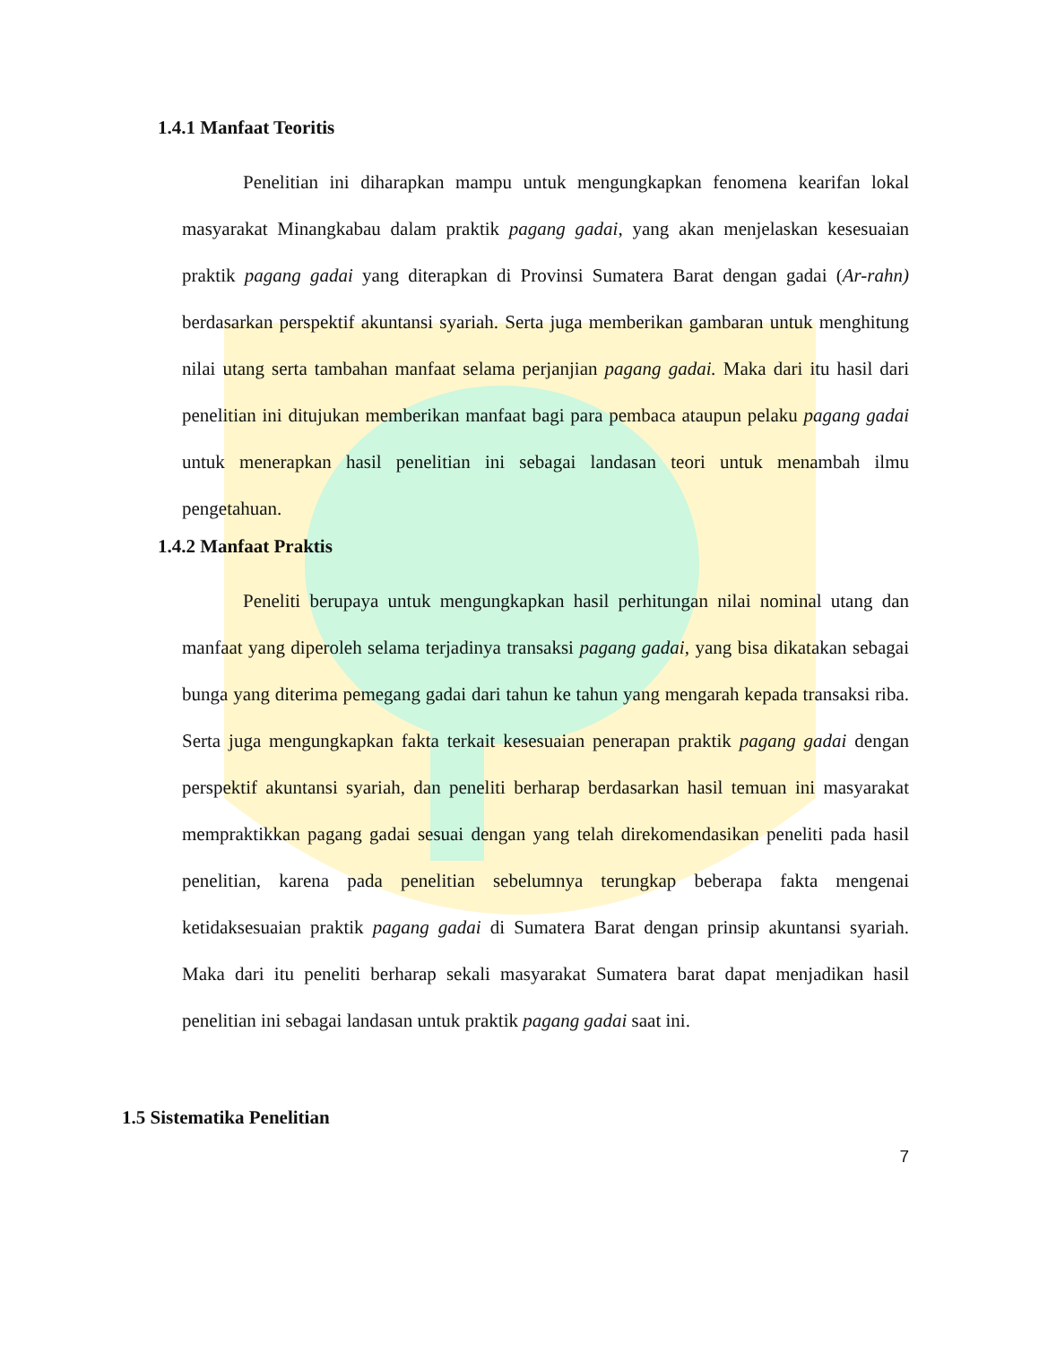1.4.1 Manfaat Teoritis
Penelitian ini diharapkan mampu untuk mengungkapkan fenomena kearifan lokal masyarakat Minangkabau dalam praktik pagang gadai, yang akan menjelaskan kesesuaian praktik pagang gadai yang diterapkan di Provinsi Sumatera Barat dengan gadai (Ar-rahn) berdasarkan perspektif akuntansi syariah. Serta juga memberikan gambaran untuk menghitung nilai utang serta tambahan manfaat selama perjanjian pagang gadai. Maka dari itu hasil dari penelitian ini ditujukan memberikan manfaat bagi para pembaca ataupun pelaku pagang gadai untuk menerapkan hasil penelitian ini sebagai landasan teori untuk menambah ilmu pengetahuan.
1.4.2 Manfaat Praktis
Peneliti berupaya untuk mengungkapkan hasil perhitungan nilai nominal utang dan manfaat yang diperoleh selama terjadinya transaksi pagang gadai, yang bisa dikatakan sebagai bunga yang diterima pemegang gadai dari tahun ke tahun yang mengarah kepada transaksi riba. Serta juga mengungkapkan fakta terkait kesesuaian penerapan praktik pagang gadai dengan perspektif akuntansi syariah, dan peneliti berharap berdasarkan hasil temuan ini masyarakat mempraktikkan pagang gadai sesuai dengan yang telah direkomendasikan peneliti pada hasil penelitian, karena pada penelitian sebelumnya terungkap beberapa fakta mengenai ketidaksesuaian praktik pagang gadai di Sumatera Barat dengan prinsip akuntansi syariah. Maka dari itu peneliti berharap sekali masyarakat Sumatera barat dapat menjadikan hasil penelitian ini sebagai landasan untuk praktik pagang gadai saat ini.
1.5 Sistematika Penelitian
7